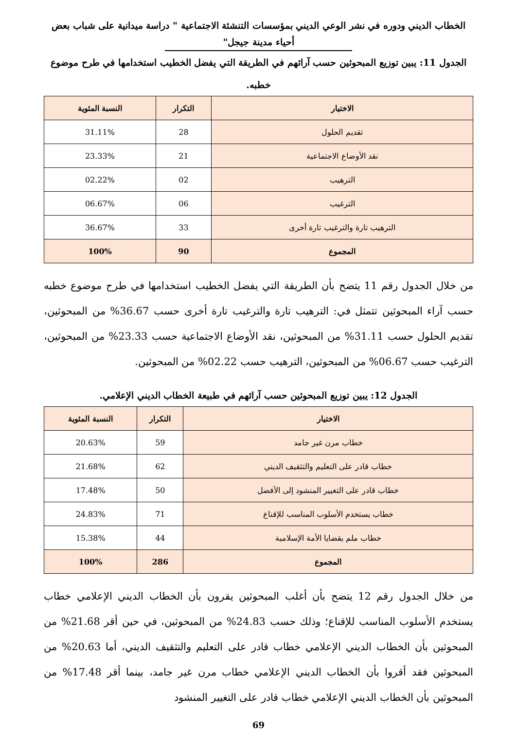الخطاب الديني ودوره في نشر الوعي الديني بمؤسسات التنشئة الاجتماعية " دراسة ميدانية على شباب بعض أحياء مدينة جيجل"
الجدول 11: يبين توزيع المبحوثين حسب آرائهم في الطريقة التي يفضل الخطيب استخدامها في طرح موضوع خطبه.
| الاختيار | التكرار | النسبة المئوية |
| --- | --- | --- |
| تقديم الحلول | 28 | 31.11% |
| نقد الأوضاع الاجتماعية | 21 | 23.33% |
| الترهيب | 02 | 02.22% |
| الترغيب | 06 | 06.67% |
| الترهيب تارة والترغيب تارة أخرى | 33 | 36.67% |
| المجموع | 90 | 100% |
من خلال الجدول رقم 11 يتضح بأن الطريقة التي يفضل الخطيب استخدامها في طرح موضوع خطبه حسب آراء المبحوثين تتمثل في: الترهيب تارة والترغيب تارة أخرى حسب 36.67% من المبحوثين، تقديم الحلول حسب 31.11% من المبحوثين، نقد الأوضاع الاجتماعية حسب 23.33% من المبحوثين، الترغيب حسب 06.67% من المبحوثين، الترهيب حسب 02.22% من المبحوثين.
الجدول 12: يبين توزيع المبحوثين حسب آرائهم في طبيعة الخطاب الديني الإعلامي.
| الاختيار | التكرار | النسبة المئوية |
| --- | --- | --- |
| خطاب مرن غير جامد | 59 | 20.63% |
| خطاب قادر على التعليم والتثقيف الديني | 62 | 21.68% |
| خطاب قادر على التغيير المنشود إلى الأفضل | 50 | 17.48% |
| خطاب يستخدم الأسلوب المناسب للإقناع | 71 | 24.83% |
| خطاب ملم بقضايا الأمة الإسلامية | 44 | 15.38% |
| المجموع | 286 | 100% |
من خلال الجدول رقم 12 يتضح بأن أغلب المبحوثين يقرون بأن الخطاب الديني الإعلامي خطاب يستخدم الأسلوب المناسب للإقناع؛ وذلك حسب 24.83% من المبحوثين، في حين أقر 21.68% من المبحوثين بأن الخطاب الديني الإعلامي خطاب قادر على التعليم والتثقيف الديني، أما 20.63% من المبحوثين فقد أقروا بأن الخطاب الديني الإعلامي خطاب مرن غير جامد، بينما أقر 17.48% من المبحوثين بأن الخطاب الديني الإعلامي خطاب قادر على التغيير المنشود
69